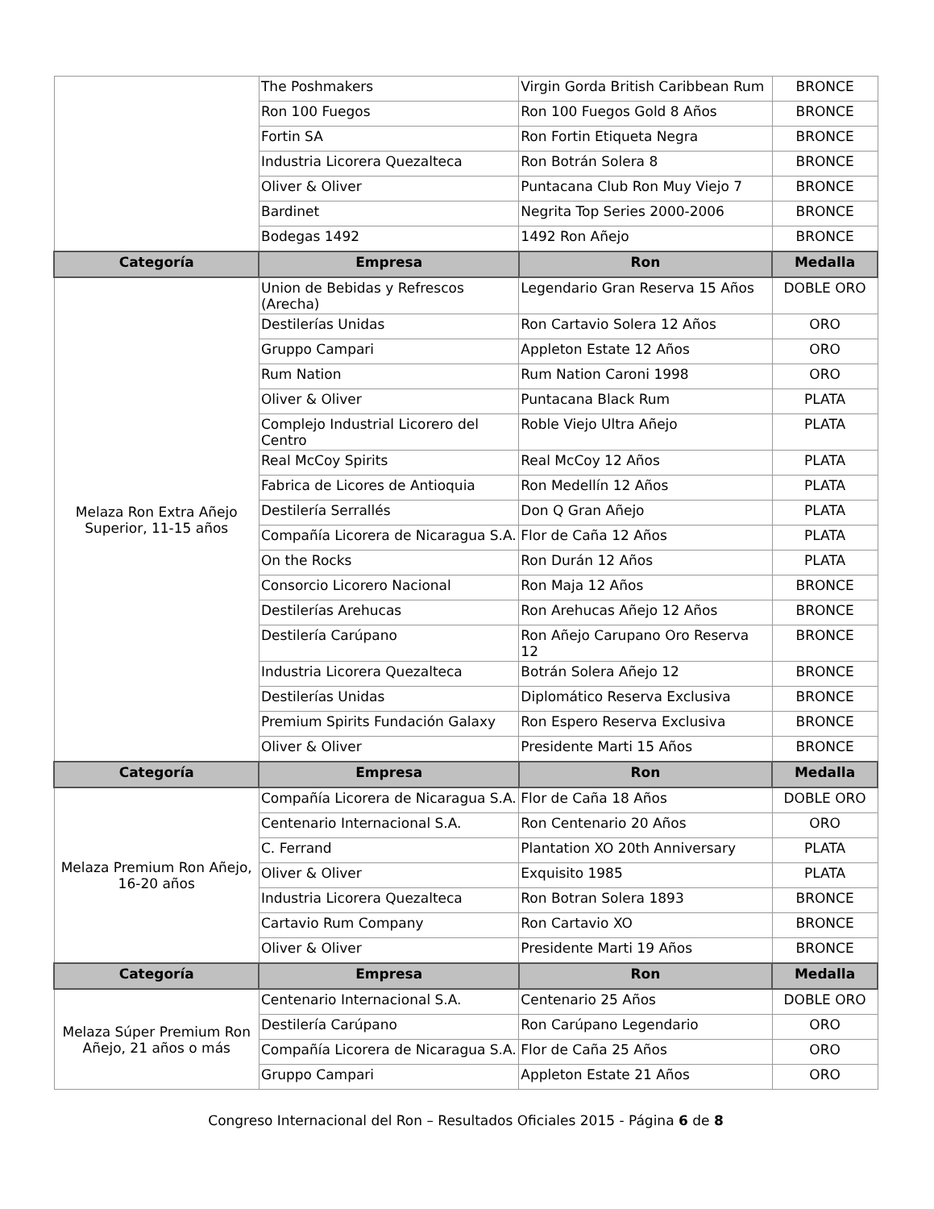| | The Poshmakers | Virgin Gorda British Caribbean Rum | BRONCE |
| | Ron 100 Fuegos | Ron 100 Fuegos Gold 8 Años | BRONCE |
| | Fortin SA | Ron Fortin Etiqueta Negra | BRONCE |
| | Industria Licorera Quezalteca | Ron Botrán Solera 8 | BRONCE |
| | Oliver & Oliver | Puntacana Club Ron Muy Viejo 7 | BRONCE |
| | Bardinet | Negrita Top Series 2000-2006 | BRONCE |
| | Bodegas 1492 | 1492 Ron Añejo | BRONCE |
| Categoría | Empresa | Ron | Medalla |
| Melaza Ron Extra Añejo Superior, 11-15 años | Union de Bebidas y Refrescos (Arecha) | Legendario Gran Reserva 15 Años | DOBLE ORO |
| | Destilerías Unidas | Ron Cartavio Solera 12 Años | ORO |
| | Gruppo Campari | Appleton Estate 12 Años | ORO |
| | Rum Nation | Rum Nation Caroni 1998 | ORO |
| | Oliver & Oliver | Puntacana Black Rum | PLATA |
| | Complejo Industrial Licorero del Centro | Roble Viejo Ultra Añejo | PLATA |
| | Real McCoy Spirits | Real McCoy 12 Años | PLATA |
| | Fabrica de Licores de Antioquia | Ron Medellín 12 Años | PLATA |
| | Destilería Serrallés | Don Q Gran Añejo | PLATA |
| | Compañía Licorera de Nicaragua S.A. | Flor de Caña 12 Años | PLATA |
| | On the Rocks | Ron Durán 12 Años | PLATA |
| | Consorcio Licorero Nacional | Ron Maja 12 Años | BRONCE |
| | Destilerías Arehucas | Ron Arehucas Añejo 12 Años | BRONCE |
| | Destilería Carúpano | Ron Añejo Carupano Oro Reserva 12 | BRONCE |
| | Industria Licorera Quezalteca | Botrán Solera Añejo 12 | BRONCE |
| | Destilerías Unidas | Diplomático Reserva Exclusiva | BRONCE |
| | Premium Spirits Fundación Galaxy | Ron Espero Reserva Exclusiva | BRONCE |
| | Oliver & Oliver | Presidente Marti 15 Años | BRONCE |
| Categoría | Empresa | Ron | Medalla |
| Melaza Premium Ron Añejo, 16-20 años | Compañía Licorera de Nicaragua S.A. | Flor de Caña 18 Años | DOBLE ORO |
| | Centenario Internacional S.A. | Ron Centenario 20 Años | ORO |
| | C. Ferrand | Plantation XO 20th Anniversary | PLATA |
| | Oliver & Oliver | Exquisito 1985 | PLATA |
| | Industria Licorera Quezalteca | Ron Botran Solera 1893 | BRONCE |
| | Cartavio Rum Company | Ron Cartavio XO | BRONCE |
| | Oliver & Oliver | Presidente Marti 19 Años | BRONCE |
| Categoría | Empresa | Ron | Medalla |
| Melaza Súper Premium Ron Añejo, 21 años o más | Centenario Internacional S.A. | Centenario 25 Años | DOBLE ORO |
| | Destilería Carúpano | Ron Carúpano Legendario | ORO |
| | Compañía Licorera de Nicaragua S.A. | Flor de Caña 25 Años | ORO |
| | Gruppo Campari | Appleton Estate 21 Años | ORO |
Congreso Internacional del Ron – Resultados Oficiales 2015 - Página 6 de 8